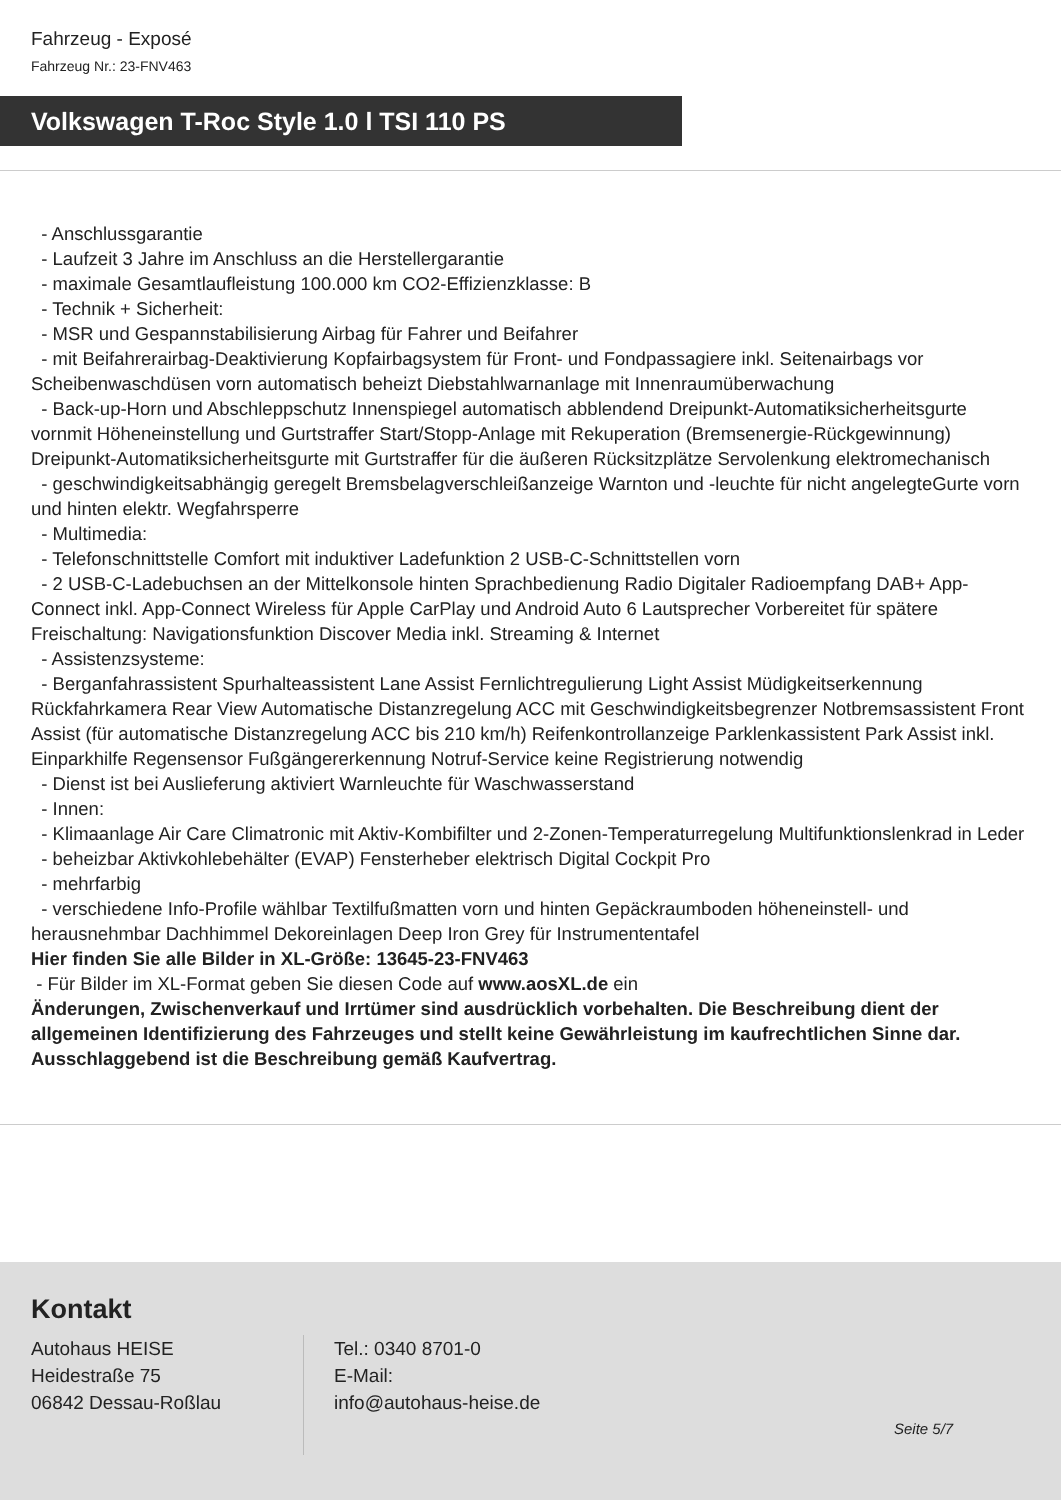Fahrzeug - Exposé
Fahrzeug Nr.: 23-FNV463
Volkswagen T-Roc Style 1.0 l TSI 110 PS
- Anschlussgarantie
- Laufzeit 3 Jahre im Anschluss an die Herstellergarantie
- maximale Gesamtlaufleistung 100.000 km CO2-Effizienzklasse: B
- Technik + Sicherheit:
- MSR und Gespannstabilisierung Airbag für Fahrer und Beifahrer
- mit Beifahrerairbag-Deaktivierung Kopfairbagsystem für Front- und Fondpassagiere inkl. Seitenairbags vor Scheibenwaschdüsen vorn automatisch beheizt Diebstahlwarnanlage mit Innenraumüberwachung
- Back-up-Horn und Abschleppschutz Innenspiegel automatisch abblendend Dreipunkt-Automatiksicherheitsgurte vornmit Höheneinstellung und Gurtstraffer Start/Stopp-Anlage mit Rekuperation (Bremsenergie-Rückgewinnung) Dreipunkt-Automatiksicherheitsgurte mit Gurtstraffer für die äußeren Rücksitzplätze Servolenkung elektromechanisch
- geschwindigkeitsabhängig geregelt Bremsbelagverschleißanzeige Warnton und -leuchte für nicht angelegteGurte vorn und hinten elektr. Wegfahrsperre
- Multimedia:
- Telefonschnittstelle Comfort mit induktiver Ladefunktion 2 USB-C-Schnittstellen vorn
- 2 USB-C-Ladebuchsen an der Mittelkonsole hinten Sprachbedienung Radio Digitaler Radioempfang DAB+ App-Connect inkl. App-Connect Wireless für Apple CarPlay und Android Auto 6 Lautsprecher Vorbereitet für spätere Freischaltung: Navigationsfunktion Discover Media inkl. Streaming & Internet
- Assistenzsysteme:
- Berganfahrassistent Spurhalteassistent Lane Assist Fernlichtregulierung Light Assist Müdigkeitserkennung Rückfahrkamera Rear View Automatische Distanzregelung ACC mit Geschwindigkeitsbegrenzer Notbremsassistent Front Assist (für automatische Distanzregelung ACC bis 210 km/h) Reifenkontrollanzeige Parklenkassistent Park Assist inkl. Einparkhilfe Regensensor Fußgängererkennung Notruf-Service keine Registrierung notwendig
- Dienst ist bei Auslieferung aktiviert Warnleuchte für Waschwasserstand
- Innen:
- Klimaanlage Air Care Climatronic mit Aktiv-Kombifilter und 2-Zonen-Temperaturregelung Multifunktionslenkrad in Leder
- beheizbar Aktivkohlebehälter (EVAP) Fensterheber elektrisch Digital Cockpit Pro
- mehrfarbig
- verschiedene Info-Profile wählbar Textilfußmatten vorn und hinten Gepäckraumboden höheneinstell- und herausnehmbar Dachhimmel Dekoreinlagen Deep Iron Grey für Instrumententafel
Hier finden Sie alle Bilder in XL-Größe: 13645-23-FNV463
- Für Bilder im XL-Format geben Sie diesen Code auf www.aosXL.de ein
Änderungen, Zwischenverkauf und Irrtümer sind ausdrücklich vorbehalten. Die Beschreibung dient der allgemeinen Identifizierung des Fahrzeuges und stellt keine Gewährleistung im kaufrechtlichen Sinne dar. Ausschlaggebend ist die Beschreibung gemäß Kaufvertrag.
Kontakt
Autohaus HEISE
Heidestraße 75
06842 Dessau-Roßlau
Tel.: 0340 8701-0
E-Mail:
info@autohaus-heise.de
Seite 5/7